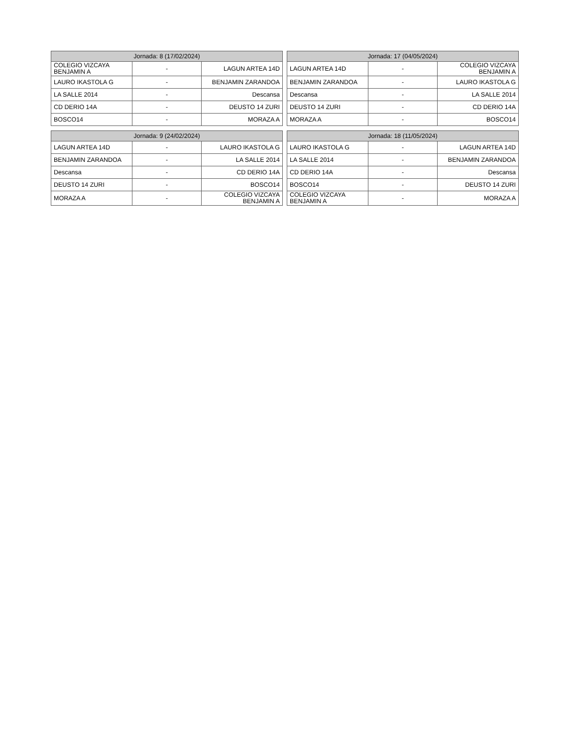| Jornada: 8 (17/02/2024) | | |
| --- | --- | --- |
| COLEGIO VIZCAYA BENJAMIN A | - | LAGUN ARTEA 14D |
| LAURO IKASTOLA G | - | BENJAMIN ZARANDOA |
| LA SALLE 2014 | - | Descansa |
| CD DERIO 14A | - | DEUSTO 14 ZURI |
| BOSCO14 | - | MORAZA A |
| Jornada: 17 (04/05/2024) | | |
| --- | --- | --- |
| LAGUN ARTEA 14D | - | COLEGIO VIZCAYA BENJAMIN A |
| BENJAMIN ZARANDOA | - | LAURO IKASTOLA G |
| Descansa | - | LA SALLE 2014 |
| DEUSTO 14 ZURI | - | CD DERIO 14A |
| MORAZA A | - | BOSCO14 |
| Jornada: 9 (24/02/2024) | | |
| --- | --- | --- |
| LAGUN ARTEA 14D | - | LAURO IKASTOLA G |
| BENJAMIN ZARANDOA | - | LA SALLE 2014 |
| Descansa | - | CD DERIO 14A |
| DEUSTO 14 ZURI | - | BOSCO14 |
| MORAZA A | - | COLEGIO VIZCAYA BENJAMIN A |
| Jornada: 18 (11/05/2024) | | |
| --- | --- | --- |
| LAURO IKASTOLA G | - | LAGUN ARTEA 14D |
| LA SALLE 2014 | - | BENJAMIN ZARANDOA |
| CD DERIO 14A | - | Descansa |
| BOSCO14 | - | DEUSTO 14 ZURI |
| COLEGIO VIZCAYA BENJAMIN A | - | MORAZA A |